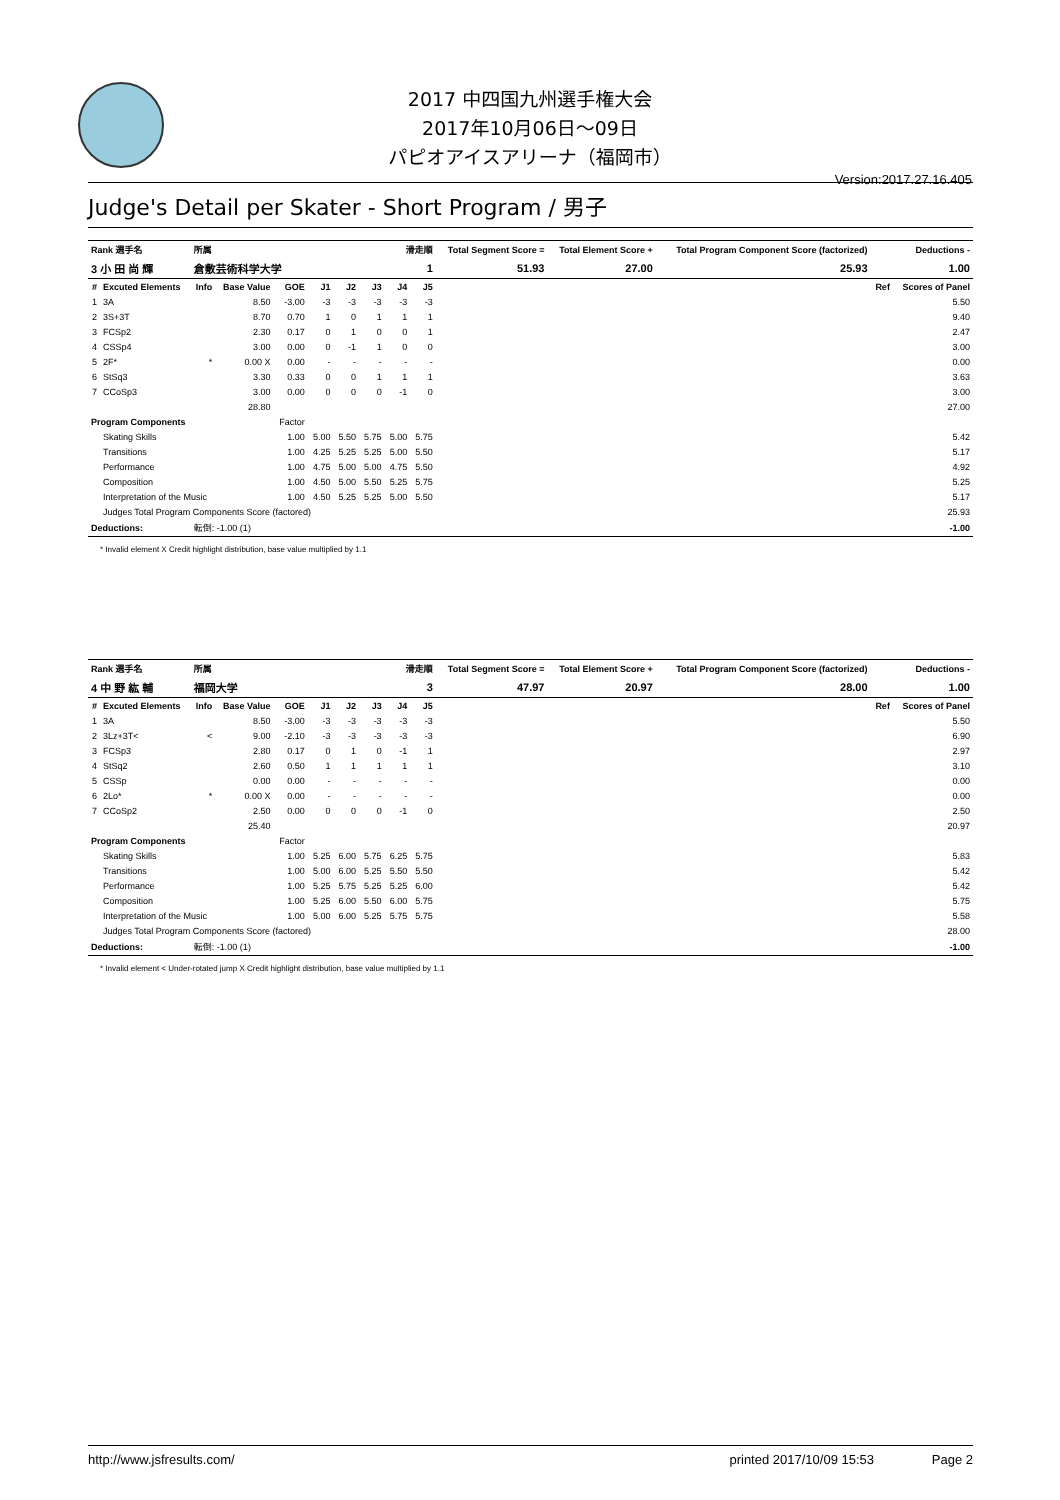2017 中四国九州選手権大会
2017年10月06日～09日
パピオアイスアリーナ（福岡市）
Version:2017.27.16.405
Judge's Detail per Skater - Short Program / 男子
| Rank 選手名 | | 所属 | | | 滑走順 | | | | | Total Segment Score = | Total Element Score + | Total Program Component Score (factorized) | Deductions - | |
| --- | --- | --- | --- | --- | --- | --- | --- | --- | --- | --- | --- | --- | --- | --- |
| 3 小 田 尚 輝 | | 倉敷芸術科学大学 | | | 1 | | | | | 51.93 | 27.00 | 25.93 | 1.00 | |
| # | Excuted Elements | Info | Base Value | GOE | J1 | J2 | J3 | J4 | J5 | | | | Ref | Scores of Panel |
| 1 | 3A | | 8.50 | -3.00 | -3 | -3 | -3 | -3 | -3 | | | | | 5.50 |
| 2 | 3S+3T | | 8.70 | 0.70 | 1 | 0 | 1 | 1 | 1 | | | | | 9.40 |
| 3 | FCSp2 | | 2.30 | 0.17 | 0 | 1 | 0 | 0 | 1 | | | | | 2.47 |
| 4 | CSSp4 | | 3.00 | 0.00 | 0 | -1 | 1 | 0 | 0 | | | | | 3.00 |
| 5 | 2F* | * | 0.00 X | 0.00 | - | - | - | - | - | | | | | 0.00 |
| 6 | StSq3 | | 3.30 | 0.33 | 0 | 0 | 1 | 1 | 1 | | | | | 3.63 |
| 7 | CCoSp3 | | 3.00 | 0.00 | 0 | 0 | 0 | -1 | 0 | | | | | 3.00 |
| | | | 28.80 | | | | | | | | | | | 27.00 |
| Program Components | | | | Factor | | | | | | | | | | |
| | Skating Skills | | | 1.00 | 5.00 | 5.50 | 5.75 | 5.00 | 5.75 | | | | | 5.42 |
| | Transitions | | | 1.00 | 4.25 | 5.25 | 5.25 | 5.00 | 5.50 | | | | | 5.17 |
| | Performance | | | 1.00 | 4.75 | 5.00 | 5.00 | 4.75 | 5.50 | | | | | 4.92 |
| | Composition | | | 1.00 | 4.50 | 5.00 | 5.50 | 5.25 | 5.75 | | | | | 5.25 |
| | Interpretation of the Music | | | 1.00 | 4.50 | 5.25 | 5.25 | 5.00 | 5.50 | | | | | 5.17 |
| | Judges Total Program Components Score (factored) | | | | | | | | | | | | | 25.93 |
| Deductions: | | 転倒: -1.00 (1) | | | | | | | | | | | | -1.00 |
* Invalid element X Credit highlight distribution, base value multiplied by 1.1
| Rank 選手名 | | 所属 | | | 滑走順 | | | | | Total Segment Score = | Total Element Score + | Total Program Component Score (factorized) | Deductions - | |
| --- | --- | --- | --- | --- | --- | --- | --- | --- | --- | --- | --- | --- | --- | --- |
| 4 中 野 紘 輔 | | 福岡大学 | | | 3 | | | | | 47.97 | 20.97 | 28.00 | 1.00 | |
| # | Excuted Elements | Info | Base Value | GOE | J1 | J2 | J3 | J4 | J5 | | | | Ref | Scores of Panel |
| 1 | 3A | | 8.50 | -3.00 | -3 | -3 | -3 | -3 | -3 | | | | | 5.50 |
| 2 | 3Lz+3T< | < | 9.00 | -2.10 | -3 | -3 | -3 | -3 | -3 | | | | | 6.90 |
| 3 | FCSp3 | | 2.80 | 0.17 | 0 | 1 | 0 | -1 | 1 | | | | | 2.97 |
| 4 | StSq2 | | 2.60 | 0.50 | 1 | 1 | 1 | 1 | 1 | | | | | 3.10 |
| 5 | CSSp | | 0.00 | 0.00 | - | - | - | - | - | | | | | 0.00 |
| 6 | 2Lo* | * | 0.00 X | 0.00 | - | - | - | - | - | | | | | 0.00 |
| 7 | CCoSp2 | | 2.50 | 0.00 | 0 | 0 | 0 | -1 | 0 | | | | | 2.50 |
| | | | 25.40 | | | | | | | | | | | 20.97 |
| Program Components | | | | Factor | | | | | | | | | | |
| | Skating Skills | | | 1.00 | 5.25 | 6.00 | 5.75 | 6.25 | 5.75 | | | | | 5.83 |
| | Transitions | | | 1.00 | 5.00 | 6.00 | 5.25 | 5.50 | 5.50 | | | | | 5.42 |
| | Performance | | | 1.00 | 5.25 | 5.75 | 5.25 | 5.25 | 6.00 | | | | | 5.42 |
| | Composition | | | 1.00 | 5.25 | 6.00 | 5.50 | 6.00 | 5.75 | | | | | 5.75 |
| | Interpretation of the Music | | | 1.00 | 5.00 | 6.00 | 5.25 | 5.75 | 5.75 | | | | | 5.58 |
| | Judges Total Program Components Score (factored) | | | | | | | | | | | | | 28.00 |
| Deductions: | | 転倒: -1.00 (1) | | | | | | | | | | | | -1.00 |
* Invalid element < Under-rotated jump X Credit highlight distribution, base value multiplied by 1.1
http://www.jsfresults.com/ printed 2017/10/09 15:53 Page 2